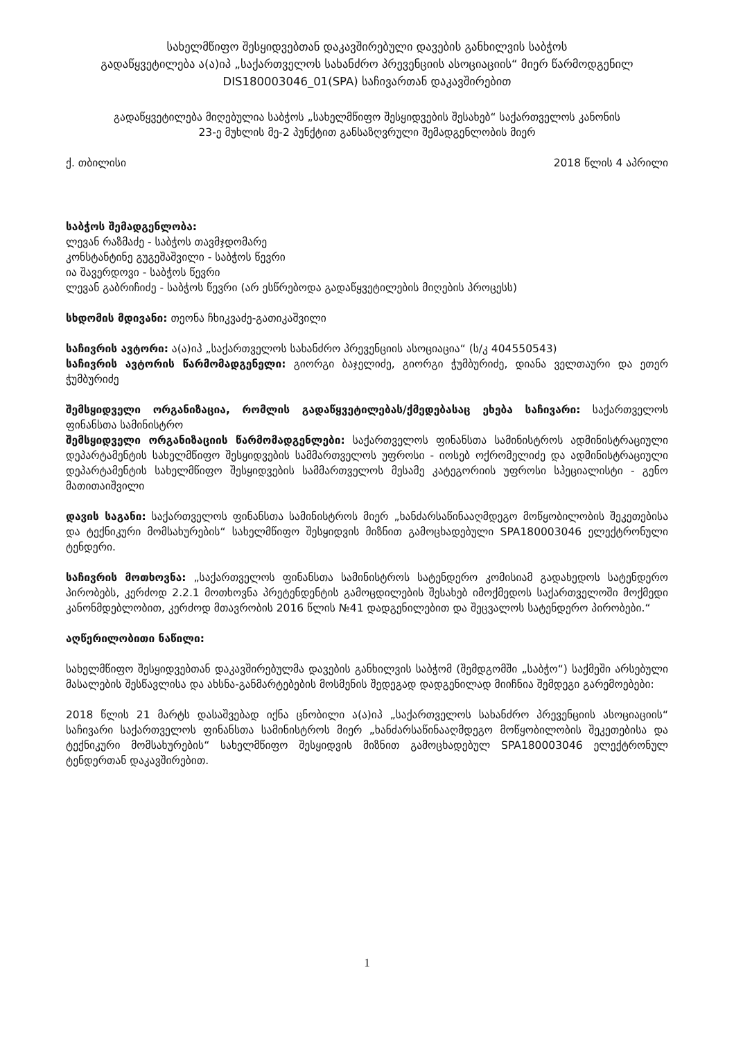სახელმწიფო შესყიდვებთან დაკავშირებული დავების განხილვის საბჭოს
გადაწყვეტილება ა(ა)იპ „საქართველოს სახანძრო პრევენციის ასოციაციის“ მიერ წარმოდგენილ
DIS180003046_01(SPA) საჩივართან დაკავშირებით
გადაწყვეტილება მიღებულია საბჭოს „სახელმწიფო შესყიდვების შესახებ“ საქართველოს კანონის
23-ე მუხლის მე-2 პუნქტით განსაზღვრული შემადგენლობის მიერ
ქ. თბილისი 2018 წლის 4 აპრილი
საბჭოს შემადგენლობა:
ლევან რაზმაძე - საბჭოს თავმჯდომარე
კონსტანტინე გუგეშაშვილი - საბჭოს წევრი
ია შავერდოვი - საბჭოს წევრი
ლევან გაბრიჩიძე - საბჭოს წევრი (არ ესწრებოდა გადაწყვეტილების მიღების პროცესს)
სხდომის მდივანი: თეონა ჩხიკვაძე-გათიკაშვილი
საჩივრის ავტორი: ა(ა)იპ „საქართველოს სახანძრო პრევენციის ასოციაცია“ (ს/კ 404550543)
საჩივრის ავტორის წარმომადგენელი: გიორგი ბაჯელიძე, გიორგი ჭუმბურიძე, დიანა ველთაური და ეთერ ჭუმბურიძე
შემსყიდველი ორგანიზაცია, რომლის გადაწყვეტილებას/ქმედებასაც ეხება საჩივარი: საქართველოს ფინანსთა სამინისტრო
შემსყიდველი ორგანიზაციის წარმომადგენლები: საქართველოს ფინანსთა სამინისტროს ადმინისტრაციული დეპარტამენტის სახელმწიფო შესყიდვების სამმართველოს უფროსი - იოსებ ოქრომელიძე და ადმინისტრაციული დეპარტამენტის სახელმწიფო შესყიდვების სამმართველოს მესამე კატეგორიის უფროსი სპეციალისტი - გენო მათითაიშვილი
დავის საგანი: საქართველოს ფინანსთა სამინისტროს მიერ „ხანძარსაწინააღმდეგო მოწყობილობის შეკეთებისა და ტექნიკური მომსახურების“ სახელმწიფო შესყიდვის მიზნით გამოცხადებული SPA180003046 ელექტრონული ტენდერი.
საჩივრის მოთხოვნა: „საქართველოს ფინანსთა სამინისტროს სატენდერო კომისიამ გადახედოს სატენდერო პირობებს, კერძოდ 2.2.1 მოთხოვნა პრეტენდენტის გამოცდილების შესახებ იმოქმედოს საქართველოში მოქმედი კანონმდებლობით, კერძოდ მთავრობის 2016 წლის №41 დადგენილებით და შეცვალოს სატენდერო პირობები.“
აღწერილობითი ნაწილი:
სახელმწიფო შესყიდვებთან დაკავშირებულმა დავების განხილვის საბჭომ (შემდგომში „საბჭო“) საქმეში არსებული მასალების შესწავლისა და ახსნა-განმარტებების მოსმენის შედეგად დადგენილად მიიჩნია შემდეგი გარემოებები:
2018 წლის 21 მარტს დასაშვებად იქნა ცნობილი ა(ა)იპ „საქართველოს სახანძრო პრევენციის ასოციაციის“ საჩივარი საქართველოს ფინანსთა სამინისტროს მიერ „ხანძარსაწინააღმდეგო მოწყობილობის შეკეთებისა და ტექნიკური მომსახურების“ სახელმწიფო შესყიდვის მიზნით გამოცხადებულ SPA180003046 ელექტრონულ ტენდერთან დაკავშირებით.
1